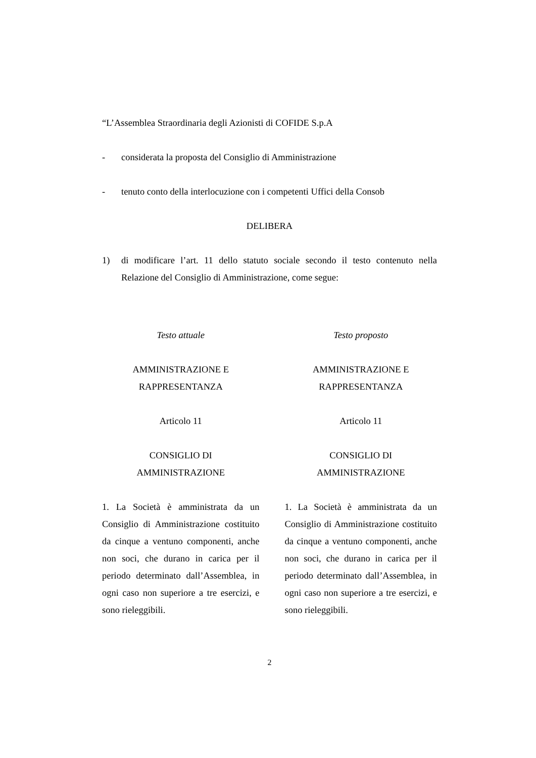“L’Assemblea Straordinaria degli Azionisti di COFIDE S.p.A
- considerata la proposta del Consiglio di Amministrazione
- tenuto conto della interlocuzione con i competenti Uffici della Consob
DELIBERA
1) di modificare l’art. 11 dello statuto sociale secondo il testo contenuto nella Relazione del Consiglio di Amministrazione, come segue:
| Testo attuale | Testo proposto |
| --- | --- |
| AMMINISTRAZIONE E RAPPRESENTANZA | AMMINISTRAZIONE E RAPPRESENTANZA |
| Articolo 11 | Articolo 11 |
| CONSIGLIO DI AMMINISTRAZIONE | CONSIGLIO DI AMMINISTRAZIONE |
| 1. La Società è amministrata da un Consiglio di Amministrazione costituito da cinque a ventuno componenti, anche non soci, che durano in carica per il periodo determinato dall’Assemblea, in ogni caso non superiore a tre esercizi, e sono rieleggibili. | 1. La Società è amministrata da un Consiglio di Amministrazione costituito da cinque a ventuno componenti, anche non soci, che durano in carica per il periodo determinato dall’Assemblea, in ogni caso non superiore a tre esercizi, e sono rieleggibili. |
2